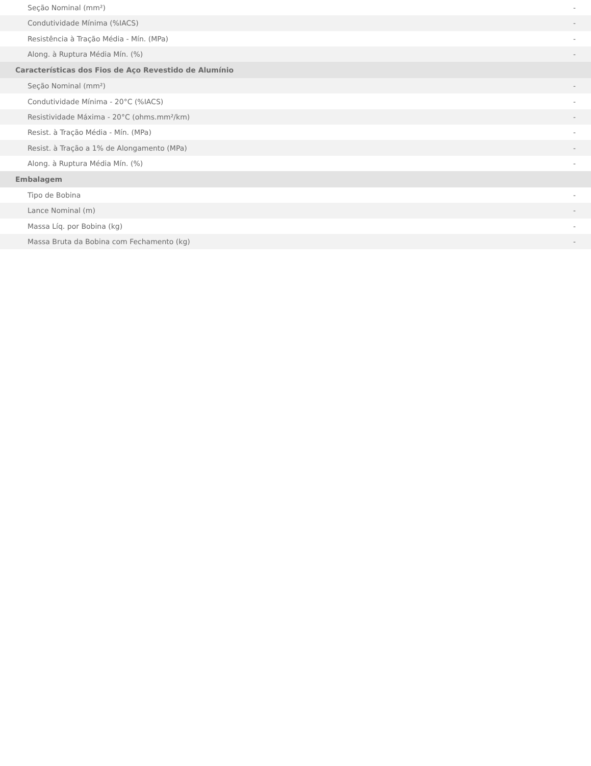| Seção Nominal (mm²) | - |
| Condutividade Mínima (%IACS) | - |
| Resistência à Tração Média - Mín. (MPa) | - |
| Along. à Ruptura Média Mín. (%) | - |
| Características dos Fios de Aço Revestido de Alumínio | |
| Seção Nominal (mm²) | - |
| Condutividade Mínima - 20°C (%IACS) | - |
| Resistividade Máxima - 20°C (ohms.mm²/km) | - |
| Resist. à Tração Média - Mín. (MPa) | - |
| Resist. à Tração a 1% de Alongamento (MPa) | - |
| Along. à Ruptura Média Mín. (%) | - |
| Embalagem | |
| Tipo de Bobina | - |
| Lance Nominal (m) | - |
| Massa Líq. por Bobina (kg) | - |
| Massa Bruta da Bobina com Fechamento (kg) | - |